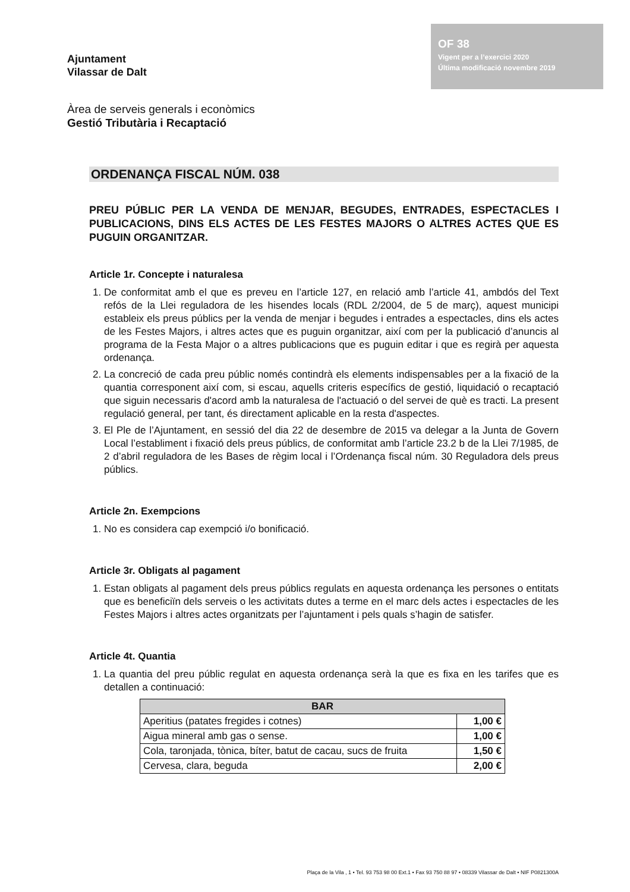Ajuntament
Vilassar de Dalt
OF 38
Vigent per a l’exercici 2020
Última modificació novembre 2019
Àrea de serveis generals i econòmics
Gestió Tributària i Recaptació
ORDENANÇA FISCAL NÚM. 038
PREU PÚBLIC PER LA VENDA DE MENJAR, BEGUDES, ENTRADES, ESPECTACLES I PUBLICACIONS, DINS ELS ACTES DE LES FESTES MAJORS O ALTRES ACTES QUE ES PUGUIN ORGANITZAR.
Article 1r. Concepte i naturalesa
1. De conformitat amb el que es preveu en l’article 127, en relació amb l’article 41, ambdós del Text refós de la Llei reguladora de les hisendes locals (RDL 2/2004, de 5 de març), aquest municipi estableix els preus públics per la venda de menjar i begudes i entrades a espectacles, dins els actes de les Festes Majors, i altres actes que es puguin organitzar, així com per la publicació d’anuncis al programa de la Festa Major o a altres publicacions que es puguin editar i que es regirà per aquesta ordenança.
2. La concreció de cada preu públic només contindrà els elements indispensables per a la fixació de la quantia corresponent així com, si escau, aquells criteris específics de gestió, liquidació o recaptació que siguin necessaris d'acord amb la naturalesa de l'actuació o del servei de què es tracti. La present regulació general, per tant, és directament aplicable en la resta d'aspectes.
3. El Ple de l’Ajuntament, en sessió del dia 22 de desembre de 2015 va delegar a la Junta de Govern Local l’establiment i fixació dels preus públics, de conformitat amb l’article 23.2 b de la Llei 7/1985, de 2 d’abril reguladora de les Bases de règim local i l’Ordenança fiscal núm. 30 Reguladora dels preus públics.
Article 2n. Exempcions
1. No es considera cap exempció i/o bonificació.
Article 3r. Obligats al pagament
1. Estan obligats al pagament dels preus públics regulats en aquesta ordenança les persones o entitats que es beneficiïn dels serveis o les activitats dutes a terme en el marc dels actes i espectacles de les Festes Majors i altres actes organitzats per l’ajuntament i pels quals s’hagin de satisfer.
Article 4t. Quantia
1. La quantia del preu públic regulat en aquesta ordenança serà la que es fixa en les tarifes que es detallen a continuació:
| BAR | |
| --- | --- |
| Aperitius (patates fregides i cotnes) | 1,00 € |
| Aigua mineral amb gas o sense. | 1,00 € |
| Cola, taronjada, tònica, bíter, batut de cacau, sucs de fruita | 1,50 € |
| Cervesa, clara, beguda | 2,00 € |
Plaça de la Vila , 1 • Tel. 93 753 98 00 Ext.1 • Fax 93 750 88 97 • 08339 Vilassar de Dalt • NIF P0821300A